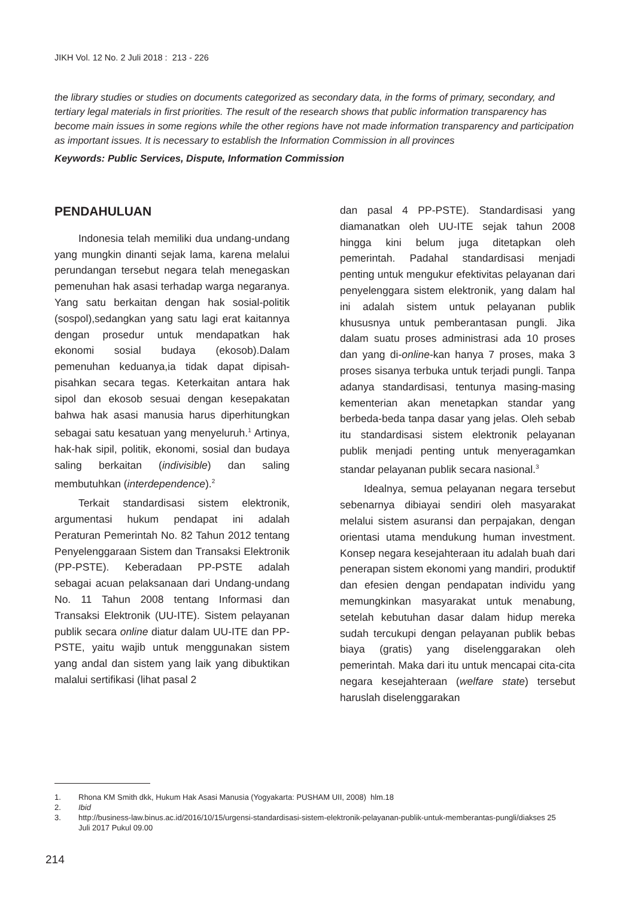JIKH Vol. 12 No. 2 Juli 2018 : 213 - 226
the library studies or studies on documents categorized as secondary data, in the forms of primary, secondary, and tertiary legal materials in first priorities. The result of the research shows that public information transparency has become main issues in some regions while the other regions have not made information transparency and participation as important issues. It is necessary to establish the Information Commission in all provinces
Keywords: Public Services, Dispute, Information Commission
PENDAHULUAN
Indonesia telah memiliki dua undang-undang yang mungkin dinanti sejak lama, karena melalui perundangan tersebut negara telah menegaskan pemenuhan hak asasi terhadap warga negaranya. Yang satu berkaitan dengan hak sosial-politik (sospol),sedangkan yang satu lagi erat kaitannya dengan prosedur untuk mendapatkan hak ekonomi sosial budaya (ekosob).Dalam pemenuhan keduanya,ia tidak dapat dipisah-pisahkan secara tegas. Keterkaitan antara hak sipol dan ekosob sesuai dengan kesepakatan bahwa hak asasi manusia harus diperhitungkan sebagai satu kesatuan yang menyeluruh.<sup>1</sup> Artinya, hak-hak sipil, politik, ekonomi, sosial dan budaya saling berkaitan (indivisible) dan saling membutuhkan (interdependence).<sup>2</sup>
Terkait standardisasi sistem elektronik, argumentasi hukum pendapat ini adalah Peraturan Pemerintah No. 82 Tahun 2012 tentang Penyelenggaraan Sistem dan Transaksi Elektronik (PP-PSTE). Keberadaan PP-PSTE adalah sebagai acuan pelaksanaan dari Undang-undang No. 11 Tahun 2008 tentang Informasi dan Transaksi Elektronik (UU-ITE). Sistem pelayanan publik secara online diatur dalam UU-ITE dan PP-PSTE, yaitu wajib untuk menggunakan sistem yang andal dan sistem yang laik yang dibuktikan malalui sertifikasi (lihat pasal 2
dan pasal 4 PP-PSTE). Standardisasi yang diamanatkan oleh UU-ITE sejak tahun 2008 hingga kini belum juga ditetapkan oleh pemerintah. Padahal standardisasi menjadi penting untuk mengukur efektivitas pelayanan dari penyelenggara sistem elektronik, yang dalam hal ini adalah sistem untuk pelayanan publik khususnya untuk pemberantasan pungli. Jika dalam suatu proses administrasi ada 10 proses dan yang di-online-kan hanya 7 proses, maka 3 proses sisanya terbuka untuk terjadi pungli. Tanpa adanya standardisasi, tentunya masing-masing kementerian akan menetapkan standar yang berbeda-beda tanpa dasar yang jelas. Oleh sebab itu standardisasi sistem elektronik pelayanan publik menjadi penting untuk menyeragamkan standar pelayanan publik secara nasional.<sup>3</sup>
Idealnya, semua pelayanan negara tersebut sebenarnya dibiayai sendiri oleh masyarakat melalui sistem asuransi dan perpajakan, dengan orientasi utama mendukung human investment. Konsep negara kesejahteraan itu adalah buah dari penerapan sistem ekonomi yang mandiri, produktif dan efesien dengan pendapatan individu yang memungkinkan masyarakat untuk menabung, setelah kebutuhan dasar dalam hidup mereka sudah tercukupi dengan pelayanan publik bebas biaya (gratis) yang diselenggarakan oleh pemerintah. Maka dari itu untuk mencapai cita-cita negara kesejahteraan (welfare state) tersebut haruslah diselenggarakan
1. Rhona KM Smith dkk, Hukum Hak Asasi Manusia (Yogyakarta: PUSHAM UII, 2008) hlm.18
2. Ibid
3. http://business-law.binus.ac.id/2016/10/15/urgensi-standardisasi-sistem-elektronik-pelayanan-publik-untuk-memberantas-pungli/diakses 25 Juli 2017 Pukul 09.00
214